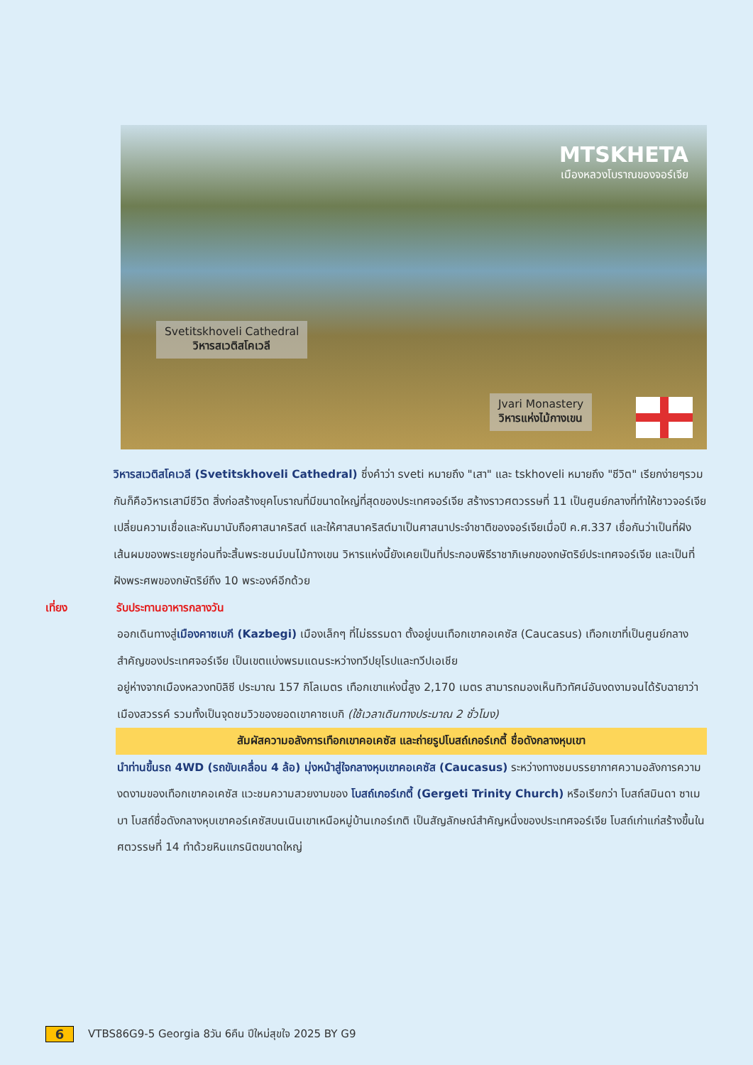MTSKHETA
เมืองหลวงโบราณของจอร์เจีย
Svetitskhoveli Cathedral
วิหารสเวติสโคเวลี
Jvari Monastery
วิหารแห่งไม้กางเขน
วิหารสเวติสโคเวลี (Svetitskhoveli Cathedral) ซึ่งคำว่า sveti หมายถึง "เสา" และ tskhoveli หมายถึง "ชีวิต" เรียกง่ายๆรวมกันก็คือวิหารเสามีชีวิต สิ่งก่อสร้างยุคโบราณที่มีขนาดใหญ่ที่สุดของประเทศจอร์เจีย สร้างราวศตวรรษที่ 11 เป็นศูนย์กลางที่ทำให้ชาวจอร์เจียเปลี่ยนความเชื่อและหันมานับถือศาสนาคริสต์ และให้ศาสนาคริสต์มาเป็นศาสนาประจำชาติของจอร์เจียเมื่อปี ค.ศ.337 เชื่อกันว่าเป็นที่ฝังเส้นผมของพระเยซูก่อนที่จะสิ้นพระชนม์บนไม้กางเขน วิหารแห่งนี้ยังเคยเป็นที่ประกอบพิธีราชาภิเษกของกษัตริย์ประเทศจอร์เจีย และเป็นที่ฝังพระศพของกษัตริย์ถึง 10 พระองค์อีกด้วย
เที่ยง รับประทานอาหารกลางวัน
ออกเดินทางสู่เมืองคาซเบกี (Kazbegi) เมืองเล็กๆ ที่ไม่ธรรมดา ตั้งอยู่บนเทือกเขาคอเคซัส (Caucasus) เทือกเขาที่เป็นศูนย์กลางสำคัญของประเทศจอร์เจีย เป็นเขตแบ่งพรมแดนระหว่างทวีปยุโรปและทวีปเอเชีย
อยู่ห่างจากเมืองหลวงทบิลิซี ประมาณ 157 กิโลเมตร เทือกเขาแห่งนี้สูง 2,170 เมตร สามารถมองเห็นทิวทัศน์อันงดงามจนได้รับฉายาว่า เมืองสวรรค์ รวมทั้งเป็นจุดชมวิวของยอดเขาคาซเบกิ (ใช้เวลาเดินทางประมาณ 2 ชั่วโมง)
สัมผัสความอลังการเทือกเขาคอเคซัส และถ่ายรูปโบสถ์เกอร์เกตี้ ชื่อดังกลางหุบเขา
นำท่านขึ้นรถ 4WD (รถขับเคลื่อน 4 ล้อ) มุ่งหน้าสู่ใจกลางหุบเขาคอเคซัส (Caucasus) ระหว่างทางชมบรรยากาศความอลังการความงดงามของเทือกเขาคอเคซัส แวะชมความสวยงามของ โบสถ์เกอร์เกตี้ (Gergeti Trinity Church) หรือเรียกว่า โบสถ์สมินดา ซาเมบา โบสถ์ชื่อดังกลางหุบเขาคอร์เคซัสบนเนินเขาเหนือหมู่บ้านเกอร์เกติ เป็นสัญลักษณ์สำคัญหนึ่งของประเทศจอร์เจีย โบสถ์เก่าแก่สร้างขึ้นในศตวรรษที่ 14 ทำด้วยหินแกรนิตขนาดใหญ่
6 VTBS86G9-5 Georgia 8วัน 6คืน ปีใหม่สุขใจ 2025 BY G9